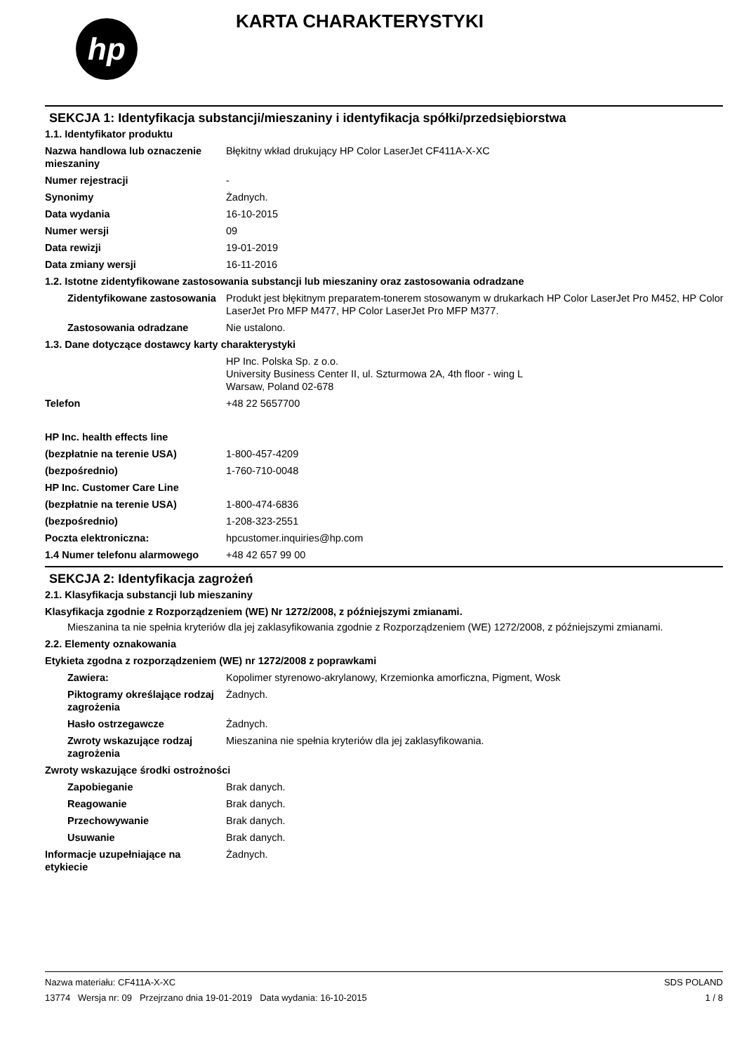hp
KARTA CHARAKTERYSTYKI
SEKCJA 1: Identyfikacja substancji/mieszaniny i identyfikacja spółki/przedsiębiorstwa
1.1. Identyfikator produktu
Nazwa handlowa lub oznaczenie mieszaniny
Błękitny wkład drukujący HP Color LaserJet CF411A-X-XC
Numer rejestracji -
Synonimy Żadnych.
Data wydania 16-10-2015
Numer wersji 09
Data rewizji 19-01-2019
Data zmiany wersji 16-11-2016
1.2. Istotne zidentyfikowane zastosowania substancji lub mieszaniny oraz zastosowania odradzane
Zidentyfikowane zastosowania
Produkt jest błękitnym preparatem-tonerem stosowanym w drukarkach HP Color LaserJet Pro M452, HP Color LaserJet Pro MFP M477, HP Color LaserJet Pro MFP M377.
Zastosowania odradzane Nie ustalono.
1.3. Dane dotyczące dostawcy karty charakterystyki
HP Inc. Polska Sp. z o.o.
University Business Center II, ul. Szturmowa 2A, 4th floor - wing L
Warsaw, Poland 02-678
Telefon +48 22 5657700
HP Inc. health effects line
(bezpłatnie na terenie USA) 1-800-457-4209
(bezpośrednio) 1-760-710-0048
HP Inc. Customer Care Line
(bezpłatnie na terenie USA) 1-800-474-6836
(bezpośrednio) 1-208-323-2551
Poczta elektroniczna: hpcustomer.inquiries@hp.com
1.4 Numer telefonu alarmowego +48 42 657 99 00
SEKCJA 2: Identyfikacja zagrożeń
2.1. Klasyfikacja substancji lub mieszaniny
Klasyfikacja zgodnie z Rozporządzeniem (WE) Nr 1272/2008, z późniejszymi zmianami.
Mieszanina ta nie spełnia kryteriów dla jej zaklasyfikowania zgodnie z Rozporządzeniem (WE) 1272/2008, z późniejszymi zmianami.
2.2. Elementy oznakowania
Etykieta zgodna z rozporządzeniem (WE) nr 1272/2008 z poprawkami
Zawiera: Kopolimer styrenowo-akrylanowy, Krzemionka amorficzna, Pigment, Wosk
Piktogramy określające rodzaj zagrożenia
Żadnych.
Hasło ostrzegawcze Żadnych.
Zwroty wskazujące rodzaj zagrożenia
Mieszanina nie spełnia kryteriów dla jej zaklasyfikowania.
Zwroty wskazujące środki ostrożności
Zapobieganie Brak danych.
Reagowanie Brak danych.
Przechowywanie Brak danych.
Usuwanie Brak danych.
Informacje uzupełniające na etykiecie
Żadnych.
Nazwa materiału: CF411A-X-XC
13774 Wersja nr: 09 Przejrzano dnia 19-01-2019 Data wydania: 16-10-2015
SDS POLAND
1 / 8